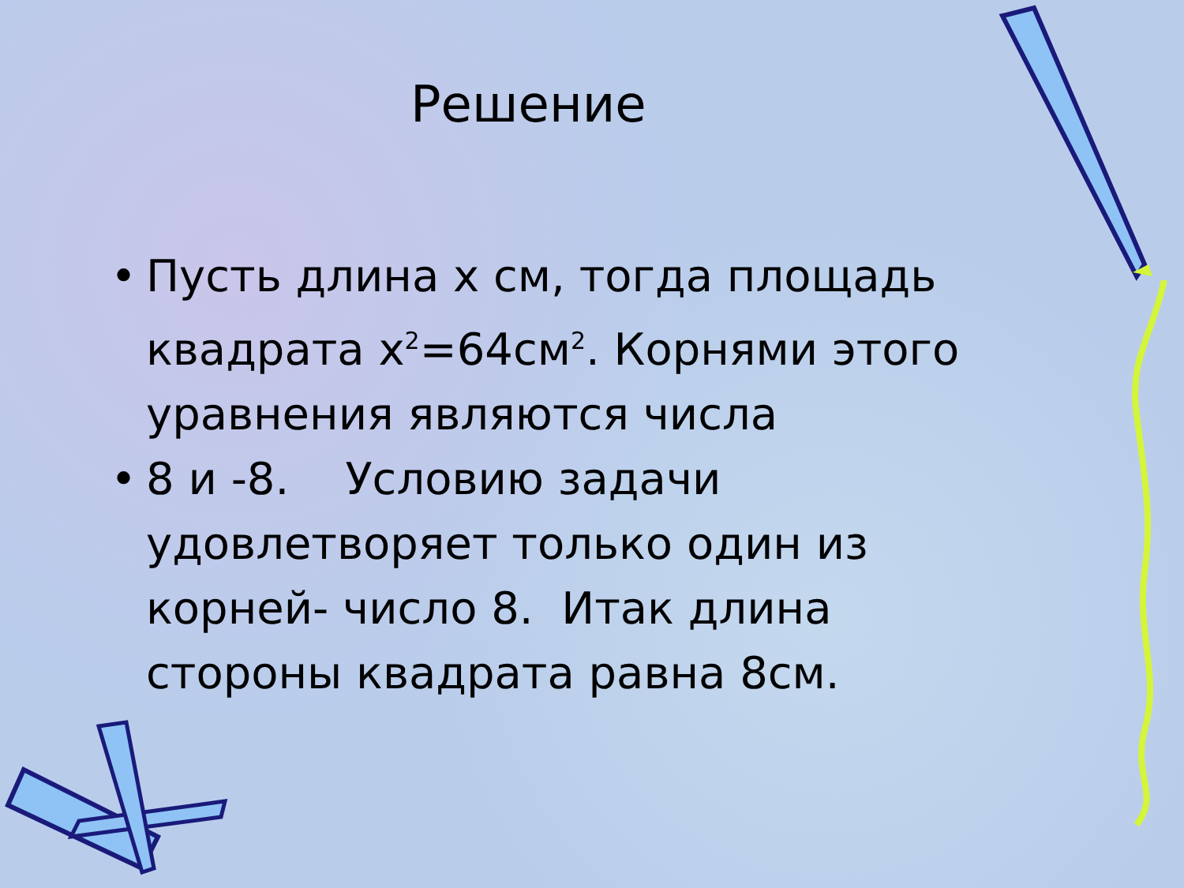Решение
• Пусть длина x см, тогда площадь квадрата x<sup>2</sup>=64см<sup>2</sup>. Корнями этого уравнения являются числа
• 8 и -8. Условию задачи удовлетворяет только один из корней- число 8. Итак длина стороны квадрата равна 8см.